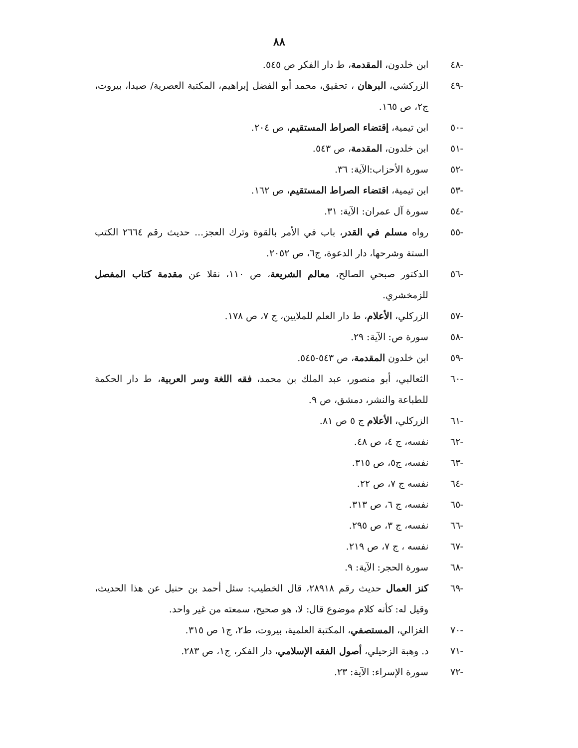٨٨
-٤٨ ابن خلدون، المقدمة، ط دار الفكر ص ٥٤٥.
-٤٩ الزركشي، البرهان ، تحقيق، محمد أبو الفضل إبراهيم، المكتبة العصرية/ صيدا، بيروت، ج٢، ص ١٦٥.
-٥٠ ابن تيمية، إقتضاء الصراط المستقيم، ص ٢٠٤.
-٥١ ابن خلدون، المقدمة، ص ٥٤٣.
-٥٢ سورة الأحزاب:الآية: ٣٦.
-٥٣ ابن تيمية، اقتضاء الصراط المستقيم، ص ١٦٢.
-٥٤ سورة آل عمران: الآية: ٣١.
-٥٥ رواه مسلم في القدر، باب في الأمر بالقوة وترك العجز... حديث رقم ٢٦٦٤ الكتب الستة وشرحها، دار الدعوة، ج٦، ص ٢٠٥٢.
-٥٦ الدكتور صبحي الصالح، معالم الشريعة، ص ١١٠، نقلا عن مقدمة كتاب المفصل للزمخشري.
-٥٧ الزركلي، الأعلام، ط دار العلم للملايين، ج ٧، ص ١٧٨.
-٥٨ سورة ص: الآية: ٢٩.
-٥٩ ابن خلدون المقدمة، ص ٥٤٣-٥٤٥.
-٦٠ الثعالبي، أبو منصور، عبد الملك بن محمد، فقه اللغة وسر العربية، ط دار الحكمة للطباعة والنشر، دمشق، ص ٩.
-٦١ الزركلي، الأعلام ج ٥ ص ٨١.
-٦٢ نفسه، ج ٤، ص ٤٨.
-٦٣ نفسه، ج٥، ص ٣١٥.
-٦٤ نفسه ج ٧، ص ٢٢.
-٦٥ نفسه، ج ٦، ص ٣١٣.
-٦٦ نفسه، ج ٣، ص ٢٩٥.
-٦٧ نفسه ، ج ٧، ص ٢١٩.
-٦٨ سورة الحجر: الآية: ٩.
-٦٩ كنز العمال حديث رقم ٢٨٩١٨، قال الخطيب: سئل أحمد بن حنبل عن هذا الحديث، وقيل له: كأنه كلام موضوع قال: لا، هو صحيح، سمعته من غير واحد.
-٧٠ الغزالي، المستصفي، المكتبة العلمية، بيروت، ط٢، ج١ ص ٣١٥.
-٧١ د. وهبة الزحيلي، أصول الفقه الإسلامي، دار الفكر، ج١، ص ٢٨٣.
-٧٢ سورة الإسراء: الآية: ٢٣.